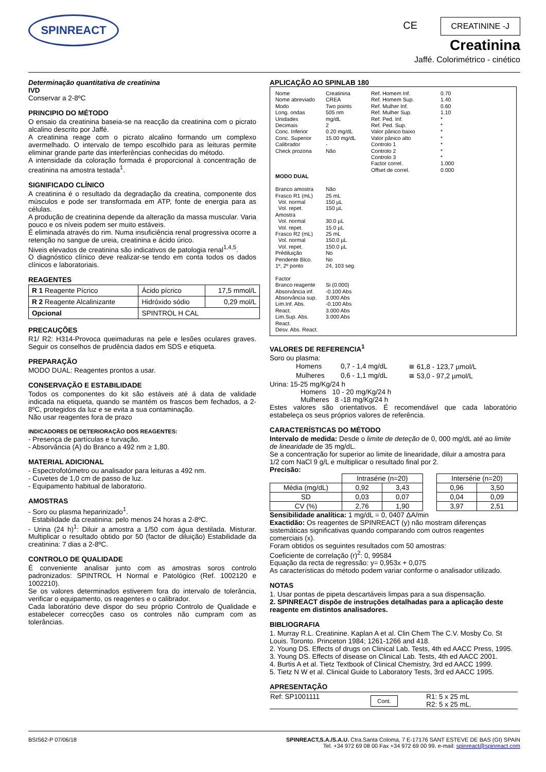SPINREACT CE CREATININE -J
Creatinina
Jaffé. Colorimétrico - cinético
Determinação quantitativa de creatinina
IVD
Conservar a 2-8ºC
PRINCIPIO DO MÉTODO
O ensaio da creatinina baseia-se na reacção da creatinina com o picrato alcalino descrito por Jaffé.
A creatinina reage com o picrato alcalino formando um complexo avermelhado. O intervalo de tempo escolhido para as leituras permite eliminar grande parte das interferências conhecidas do método.
A intensidade da coloração formada é proporcional à concentração de creatinina na amostra testada<sup>1</sup>.
SIGNIFICADO CLÍNICO
A creatinina é o resultado da degradação da creatina, componente dos músculos e pode ser transformada em ATP, fonte de energia para as células.
A produção de creatinina depende da alteração da massa muscular. Varia pouco e os níveis podem ser muito estáveis.
É eliminada através do rim. Numa insuficiência renal progressiva ocorre a retenção no sangue de ureia, creatinina e ácido úrico.
Niveis elevados de creatinina são indicativos de patologia renal<sup>1,4,5</sup>.
O diagnóstico clínico deve realizar-se tendo em conta todos os dados clínicos e laboratoriais.
REAGENTES
| R 1 Reagente Pícrico | Ácido pícrico | 17,5 mmol/L |
| R 2 Reagente Alcalinizante | Hidróxido sódio | 0,29 mol/L |
| Opcional | SPINTROL H CAL | |
PRECAUÇÕES
R1/ R2: H314-Provoca queimaduras na pele e lesões oculares graves. Seguir os conselhos de prudência dados em SDS e etiqueta.
PREPARAÇÃO
MODO DUAL: Reagentes prontos a usar.
CONSERVAÇÃO E ESTABILIDADE
Todos os componentes do kit são estáveis até á data de validade indicada na etiqueta, quando se mantém os frascos bem fechados, a 2-8ºC, protegidos da luz e se evita a sua contaminação.
Não usar reagentes fora de prazo
INDICADORES DE DETERIORAÇÃO DOS REAGENTES:
- Presença de partículas e turvação.
- Absorvância (A) do Branco a 492 nm ≥ 1,80.
MATERIAL ADICIONAL
- Espectrofotómetro ou analisador para leituras a 492 nm.
- Cuvetes de 1,0 cm de passo de luz.
- Equipamento habitual de laboratorio.
AMOSTRAS
- Soro ou plasma heparinizado<sup>1</sup>.
Estabilidade da creatinina: pelo menos 24 horas a 2-8ºC.
- Urina (24 h)<sup>1</sup>: Diluir a amostra a 1/50 com água destilada. Misturar. Multiplicar o resultado obtido por 50 (factor de diluição) Estabilidade da creatinina: 7 dias a 2-8ºC.
CONTROLO DE QUALIDADE
É conveniente analisar junto com as amostras soros controlo padronizados: SPINTROL H Normal e Patológico (Ref. 1002120 e 1002210).
Se os valores determinados estiverem fora do intervalo de tolerância, verificar o equipamento, os reagentes e o calibrador.
Cada laboratório deve dispor do seu próprio Controlo de Qualidade e estabelecer correcções caso os controles não cumpram com as tolerâncias.
APLICAÇÃO AO SPINLAB 180
Nome
Nome abreviado
Modo
Long. ondas
Unidades
Decimais
Conc. Inferior
Conc. Superior
Calibrador
Check prozona
MODO DUAL
Branco amostra
Frasco R1 (mL)
Vol. normal
Vol. repet.
Amostra
Vol. normal
Vol. repet.
Frasco R2 (mL)
Vol. normal
Vol. repet.
Prédiluição
Pendente Blco.
1º, 2º ponto
Factor
Branco reagente
Absorvância inf.
Absorvância sup.
Lim.Inf. Abs. React.
Lim.Sup. Abs. React.
Desv. Abs. React.
Creatinina
CREA
Two points
505 nm
mg/dL
2
0.20 mg/dL
15.00 mg/dL
-
Não
Não
25 mL
150 µL
150 µL
30.0 µL
15.0 µL
25 mL
150.0 µL
150.0 µL
No
No
24, 103 seg.
Si (0.000)
-0.100 Abs
3.000 Abs
-0.100 Abs
3.000 Abs
3.000 Abs
Ref. Homem Inf.
Ref. Homem Sup.
Ref. Mulher Inf.
Ref. Mulher Sup.
Ref. Ped. Inf.
Ref. Ped. Sup.
Valor pânico baixo
Valor pânico alto
Controlo 1
Controlo 2
Controlo 3
Factor correl.
Offset de correl.
0.70
1.40
0.60
1.10
*
*
*
*
*
*
*
1.000
0.000
VALORES DE REFERENCIA<sup>1</sup>
Soro ou plasma:
| Homens | 0,7 - 1,4 mg/dL | ≅ 61,8 - 123,7 µmol/L |
| Mulheres | 0,6 - 1,1 mg/dL | ≅ 53,0 - 97,2 µmol/L |
Urina: 15-25 mg/Kg/24 h
Homens 10 - 20 mg/Kg/24 h
Mulheres 8 -18 mg/Kg/24 h
Estes valores são orientativos. É recomendável que cada laboratório estabeleça os seus próprios valores de referência.
CARACTERÍSTICAS DO MÉTODO
Intervalo de medida: Desde o limite de deteção de 0, 000 mg/dL até ao limite de linearidade de 35 mg/dL.
Se a concentração for superior ao limite de linearidade, diluir a amostra para 1/2 com NaCl 9 g/L e multiplicar o resultado final por 2.
Precisão:
| | Intrasérie (n=20) | | | Intersérie (n=20) | |
| Média (mg/dL) | 0,92 | 3,43 | | 0,96 | 3,50 |
| SD | 0,03 | 0,07 | | 0,04 | 0,09 |
| CV (%) | 2,76 | 1,90 | | 3,97 | 2,51 |
Sensibilidade analítica: 1 mg/dL = 0, 0407 ΔA/min
Exactidão: Os reagentes de SPINREACT (y) não mostram diferenças sistemáticas significativas quando comparando com outros reagentes comerciais (x).
Foram obtidos os seguintes resultados com 50 amostras:
Coeficiente de correlação (r)<sup>2</sup>: 0, 99584
Equação da recta de regressão: y= 0,953x + 0,075
As características do método podem variar conforme o analisador utilizado.
NOTAS
1. Usar pontas de pipeta descartáveis limpas para a sua dispensação.
2. SPINREACT dispõe de instruções detalhadas para a aplicação deste reagente em distintos analisadores.
BIBLIOGRAFIA
1. Murray R.L. Creatinine. Kaplan A et al. Clin Chem The C.V. Mosby Co. St Louis. Toronto. Princeton 1984; 1261-1266 and 418.
2. Young DS. Effects of drugs on Clinical Lab. Tests, 4th ed AACC Press, 1995.
3. Young DS. Effects of disease on Clinical Lab. Tests, 4th ed AACC 2001.
4. Burtis A et al. Tietz Textbook of Clinical Chemistry, 3rd ed AACC 1999.
5. Tietz N W et al. Clinical Guide to Laboratory Tests, 3rd ed AACC 1995.
APRESENTAÇÃO
| Ref: SP1001111 | Cont. | R1: 5 x 25 mL R2: 5 x 25 mL. |
BSIS62-P 07/06/18 SPINREACT,S.A./S.A.U. Ctra.Santa Coloma, 7 E-17176 SANT ESTEVE DE BAS (GI) SPAIN
Tel. +34 972 69 08 00 Fax +34 972 69 00 99. e-mail: spinreact@spinreact.com